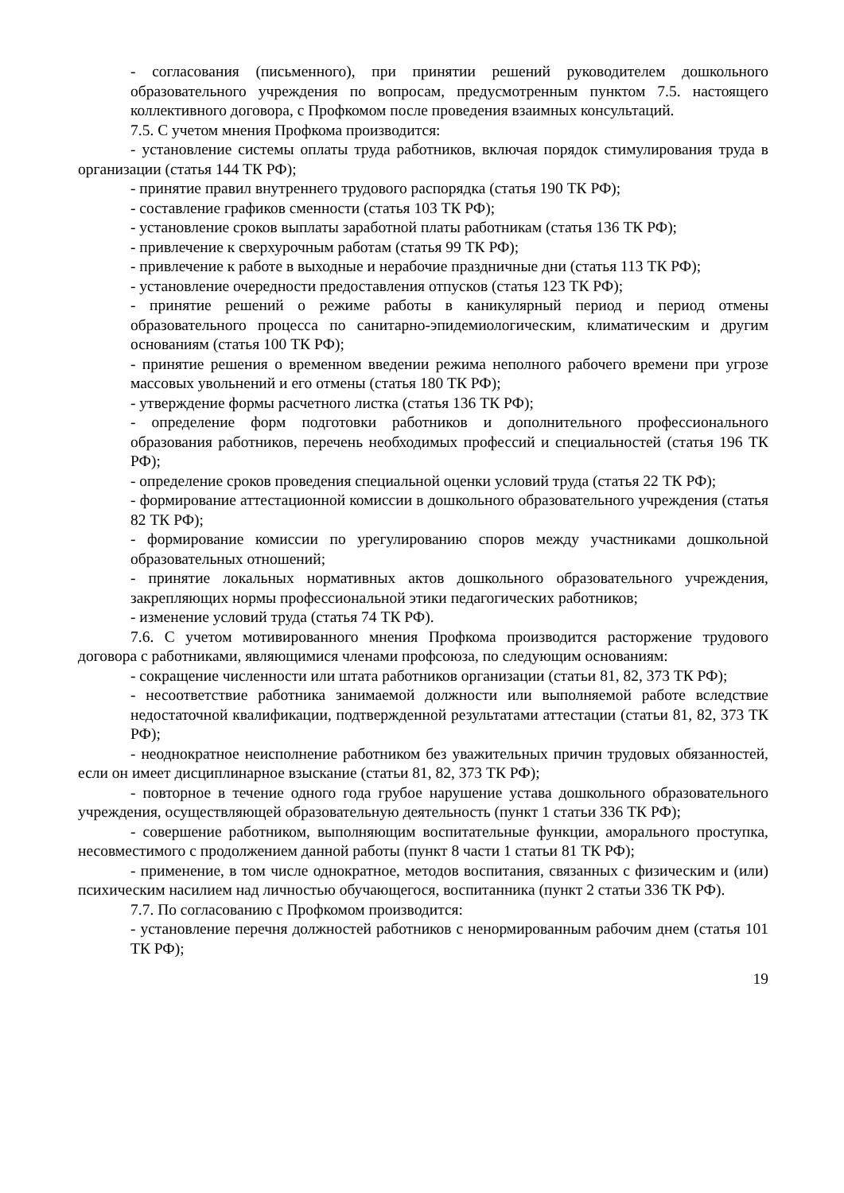- согласования (письменного), при принятии решений руководителем дошкольного образовательного учреждения по вопросам, предусмотренным пунктом 7.5. настоящего коллективного договора, с Профкомом после проведения взаимных консультаций.
7.5. С учетом мнения Профкома производится:
- установление системы оплаты труда работников, включая порядок стимулирования труда в организации (статья 144 ТК РФ);
- принятие правил внутреннего трудового распорядка (статья 190 ТК РФ);
- составление графиков сменности (статья 103 ТК РФ);
- установление сроков выплаты заработной платы работникам (статья 136 ТК РФ);
- привлечение к сверхурочным работам (статья 99 ТК РФ);
- привлечение к работе в выходные и нерабочие праздничные дни (статья 113 ТК РФ);
- установление очередности предоставления отпусков (статья 123 ТК РФ);
- принятие решений о режиме работы в каникулярный период и период отмены образовательного процесса по санитарно-эпидемиологическим, климатическим и другим основаниям (статья 100 ТК РФ);
- принятие решения о временном введении режима неполного рабочего времени при угрозе массовых увольнений и его отмены (статья 180 ТК РФ);
- утверждение формы расчетного листка (статья 136 ТК РФ);
- определение форм подготовки работников и дополнительного профессионального образования работников, перечень необходимых профессий и специальностей (статья 196 ТК РФ);
- определение сроков проведения специальной оценки условий труда (статья 22 ТК РФ);
- формирование аттестационной комиссии в дошкольного образовательного учреждения (статья 82 ТК РФ);
- формирование комиссии по урегулированию споров между участниками дошкольной образовательных отношений;
- принятие локальных нормативных актов дошкольного образовательного учреждения, закрепляющих нормы профессиональной этики педагогических работников;
- изменение условий труда (статья 74 ТК РФ).
7.6. С учетом мотивированного мнения Профкома производится расторжение трудового договора с работниками, являющимися членами профсоюза, по следующим основаниям:
- сокращение численности или штата работников организации (статьи 81, 82, 373 ТК РФ);
- несоответствие работника занимаемой должности или выполняемой работе вследствие недостаточной квалификации, подтвержденной результатами аттестации (статьи 81, 82, 373 ТК РФ);
- неоднократное неисполнение работником без уважительных причин трудовых обязанностей, если он имеет дисциплинарное взыскание (статьи 81, 82, 373 ТК РФ);
- повторное в течение одного года грубое нарушение устава дошкольного образовательного учреждения, осуществляющей образовательную деятельность (пункт 1 статьи 336 ТК РФ);
- совершение работником, выполняющим воспитательные функции, аморального проступка, несовместимого с продолжением данной работы (пункт 8 части 1 статьи 81 ТК РФ);
- применение, в том числе однократное, методов воспитания, связанных с физическим и (или) психическим насилием над личностью обучающегося, воспитанника (пункт 2 статьи 336 ТК РФ).
7.7. По согласованию с Профкомом производится:
- установление перечня должностей работников с ненормированным рабочим днем (статья 101 ТК РФ);
19